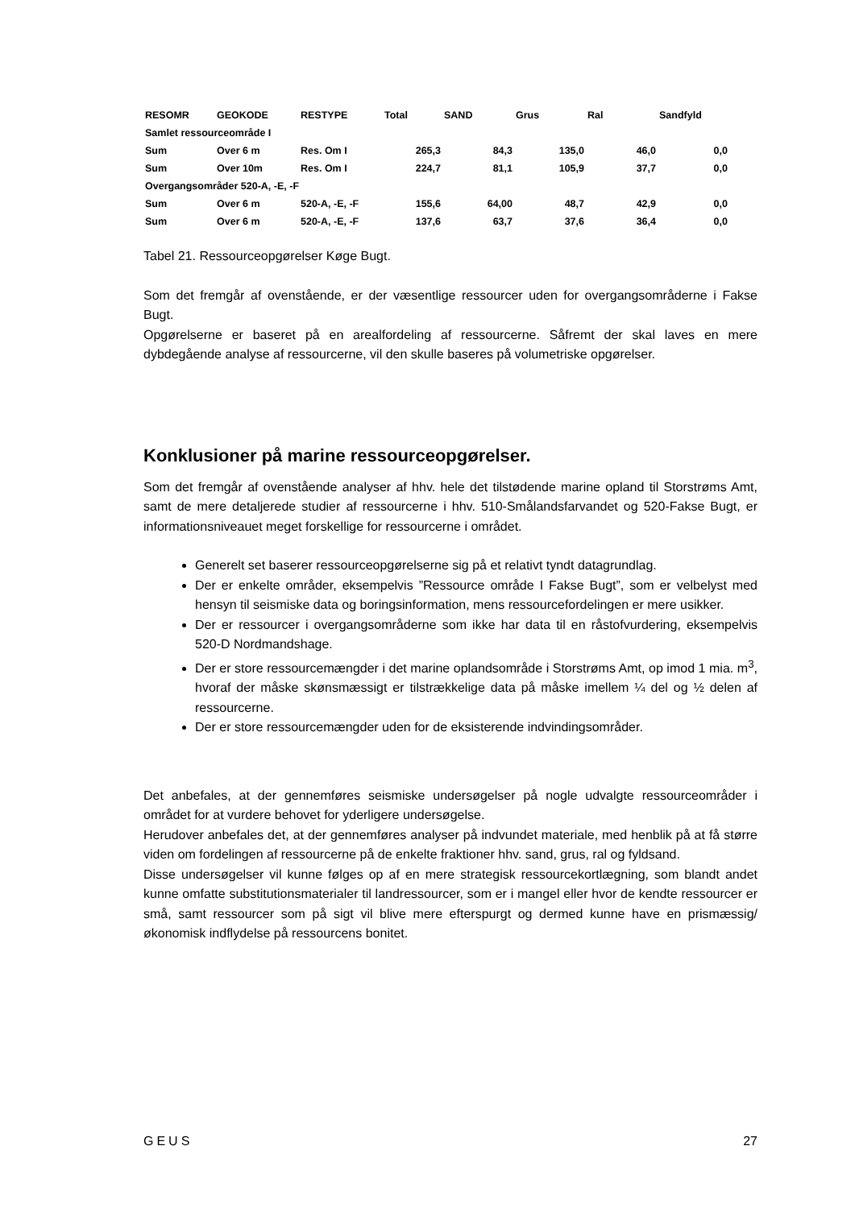| RESOMR | GEOKODE | RESTYPE | Total | SAND | Grus | Ral | Sandfyld |
| --- | --- | --- | --- | --- | --- | --- | --- |
| Samlet ressourceområde I | | | | | | | |
| Sum | Over 6 m | Res. Om I | 265,3 | 84,3 | 135,0 | 46,0 | 0,0 |
| Sum | Over 10m | Res. Om I | 224,7 | 81,1 | 105,9 | 37,7 | 0,0 |
| Overgangsområder 520-A, -E, -F | | | | | | | |
| Sum | Over 6 m | 520-A, -E, -F | 155,6 | 64,00 | 48,7 | 42,9 | 0,0 |
| Sum | Over 6 m | 520-A, -E, -F | 137,6 | 63,7 | 37,6 | 36,4 | 0,0 |
Tabel 21. Ressourceopgørelser Køge Bugt.
Som det fremgår af ovenstående, er der væsentlige ressourcer uden for overgangsområderne i Fakse Bugt.
Opgørelserne er baseret på en arealfordeling af ressourcerne. Såfremt der skal laves en mere dybdegående analyse af ressourcerne, vil den skulle baseres på volumetriske opgørelser.
Konklusioner på marine ressourceopgørelser.
Som det fremgår af ovenstående analyser af hhv. hele det tilstødende marine opland til Storstrøms Amt, samt de mere detaljerede studier af ressourcerne i hhv. 510-Smålandsfarvandet og 520-Fakse Bugt, er informationsniveauet meget forskellige for ressourcerne i området.
Generelt set baserer ressourceopgørelserne sig på et relativt tyndt datagrundlag.
Der er enkelte områder, eksempelvis ”Ressource område I Fakse Bugt”, som er velbelyst med hensyn til seismiske data og boringsinformation, mens ressourcefordelingen er mere usikker.
Der er ressourcer i overgangsområderne som ikke har data til en råstofvurdering, eksempelvis 520-D Nordmandshage.
Der er store ressourcemængder i det marine oplandsområde i Storstrøms Amt, op imod 1 mia. m<sup>3</sup>, hvoraf der måske skønsmæssigt er tilstrækkelige data på måske imellem ¼ del og ½ delen af ressourcerne.
Der er store ressourcemængder uden for de eksisterende indvindingsområder.
Det anbefales, at der gennemføres seismiske undersøgelser på nogle udvalgte ressourceområder i området for at vurdere behovet for yderligere undersøgelse.
Herudover anbefales det, at der gennemføres analyser på indvundet materiale, med henblik på at få større viden om fordelingen af ressourcerne på de enkelte fraktioner hhv. sand, grus, ral og fyldsand.
Disse undersøgelser vil kunne følges op af en mere strategisk ressourcekortlægning, som blandt andet kunne omfatte substitutionsmaterialer til landressourcer, som er i mangel eller hvor de kendte ressourcer er små, samt ressourcer som på sigt vil blive mere efterspurgt og dermed kunne have en prismæssig/økonomisk indflydelse på ressourcens bonitet.
GEUS 27